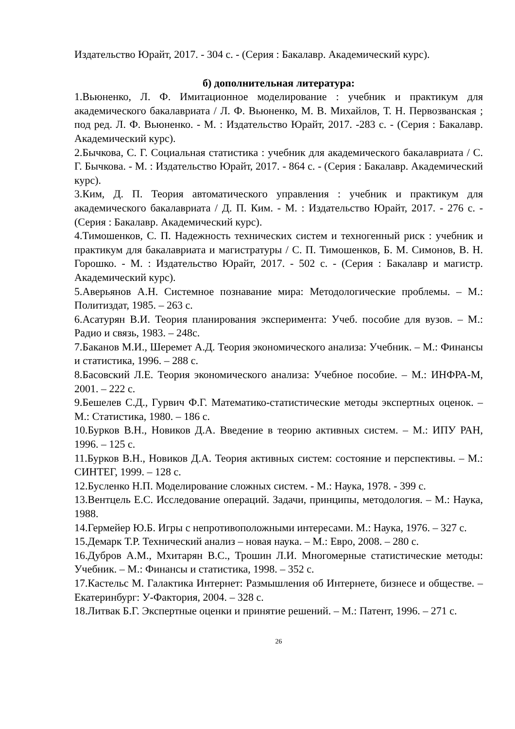Издательство Юрайт, 2017. - 304 с. - (Серия : Бакалавр. Академический курс).
б) дополнительная литература:
1.Вьюненко, Л. Ф. Имитационное моделирование : учебник и практикум для академического бакалавриата / Л. Ф. Вьюненко, М. В. Михайлов, Т. Н. Первозванская ; под ред. Л. Ф. Вьюненко. - М. : Издательство Юрайт, 2017. -283 с. - (Серия : Бакалавр. Академический курс).
2.Бычкова, С. Г. Социальная статистика : учебник для академического бакалавриата / С. Г. Бычкова. - М. : Издательство Юрайт, 2017. - 864 с. - (Серия : Бакалавр. Академический курс).
3.Ким, Д. П. Теория автоматического управления : учебник и практикум для академического бакалавриата / Д. П. Ким. - М. : Издательство Юрайт, 2017. - 276 с. - (Серия : Бакалавр. Академический курс).
4.Тимошенков, С. П. Надежность технических систем и техногенный риск : учебник и практикум для бакалавриата и магистратуры / С. П. Тимошенков, Б. М. Симонов, В. Н. Горошко. - М. : Издательство Юрайт, 2017. - 502 с. - (Серия : Бакалавр и магистр. Академический курс).
5.Аверьянов А.Н. Системное познавание мира: Методологические проблемы. – М.: Политиздат, 1985. – 263 с.
6.Асатурян В.И. Теория планирования эксперимента: Учеб. пособие для вузов. – М.: Радио и связь, 1983. – 248с.
7.Баканов М.И., Шеремет А.Д. Теория экономического анализа: Учебник. – М.: Финансы и статистика, 1996. – 288 с.
8.Басовский Л.Е. Теория экономического анализа: Учебное пособие. – М.: ИНФРА-М, 2001. – 222 с.
9.Бешелев С.Д., Гурвич Ф.Г. Математико-статистические методы экспертных оценок. – М.: Статистика, 1980. – 186 с.
10.Бурков В.Н., Новиков Д.А. Введение в теорию активных систем. – М.: ИПУ РАН, 1996. – 125 с.
11.Бурков В.Н., Новиков Д.А. Теория активных систем: состояние и перспективы. – М.: СИНТЕГ, 1999. – 128 с.
12.Бусленко Н.П. Моделирование сложных систем. - М.: Наука, 1978. - 399 с.
13.Вентцель Е.С. Исследование операций. Задачи, принципы, методология. – М.: Наука, 1988.
14.Гермейер Ю.Б. Игры с непротивоположными интересами. М.: Наука, 1976. – 327 с.
15.Демарк Т.Р. Технический анализ – новая наука. – М.: Евро, 2008. – 280 с.
16.Дубров А.М., Мхитарян В.С., Трошин Л.И. Многомерные статистические методы: Учебник. – М.: Финансы и статистика, 1998. – 352 с.
17.Кастельс М. Галактика Интернет: Размышления об Интернете, бизнесе и обществе. – Екатеринбург: У-Фактория, 2004. – 328 с.
18.Литвак Б.Г. Экспертные оценки и принятие решений. – М.: Патент, 1996. – 271 с.
26